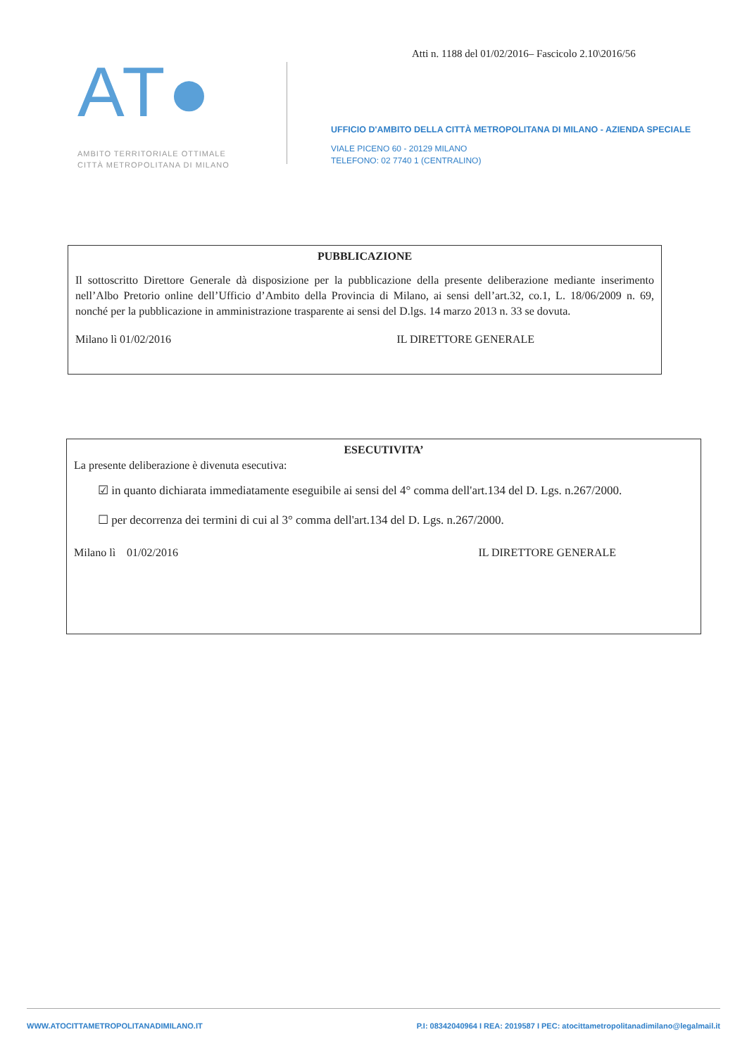Atti n. 1188 del 01/02/2016– Fascicolo 2.10\2016/56
AT●
AMBITO TERRITORIALE OTTIMALE
CITTÀ METROPOLITANA DI MILANO
UFFICIO D'AMBITO DELLA CITTÀ METROPOLITANA DI MILANO - AZIENDA SPECIALE
VIALE PICENO 60 - 20129 MILANO
TELEFONO: 02 7740 1 (CENTRALINO)
PUBBLICAZIONE
Il sottoscritto Direttore Generale dà disposizione per la pubblicazione della presente deliberazione mediante inserimento nell’Albo Pretorio online dell’Ufficio d’Ambito della Provincia di Milano, ai sensi dell’art.32, co.1, L. 18/06/2009 n. 69, nonché per la pubblicazione in amministrazione trasparente ai sensi del D.lgs. 14 marzo 2013 n. 33 se dovuta.
Milano lì 01/02/2016 IL DIRETTORE GENERALE
ESECUTIVITA’
La presente deliberazione è divenuta esecutiva:
☑ in quanto dichiarata immediatamente eseguibile ai sensi del 4° comma dell'art.134 del D. Lgs. n.267/2000.
☐ per decorrenza dei termini di cui al 3° comma dell'art.134 del D. Lgs. n.267/2000.
Milano lì 01/02/2016 IL DIRETTORE GENERALE
WWW.ATOCITTAMETROPOLITANADIMILANO.IT P.I: 08342040964 I REA: 2019587 I PEC: atocittametropolitanadimilano@legalmail.it